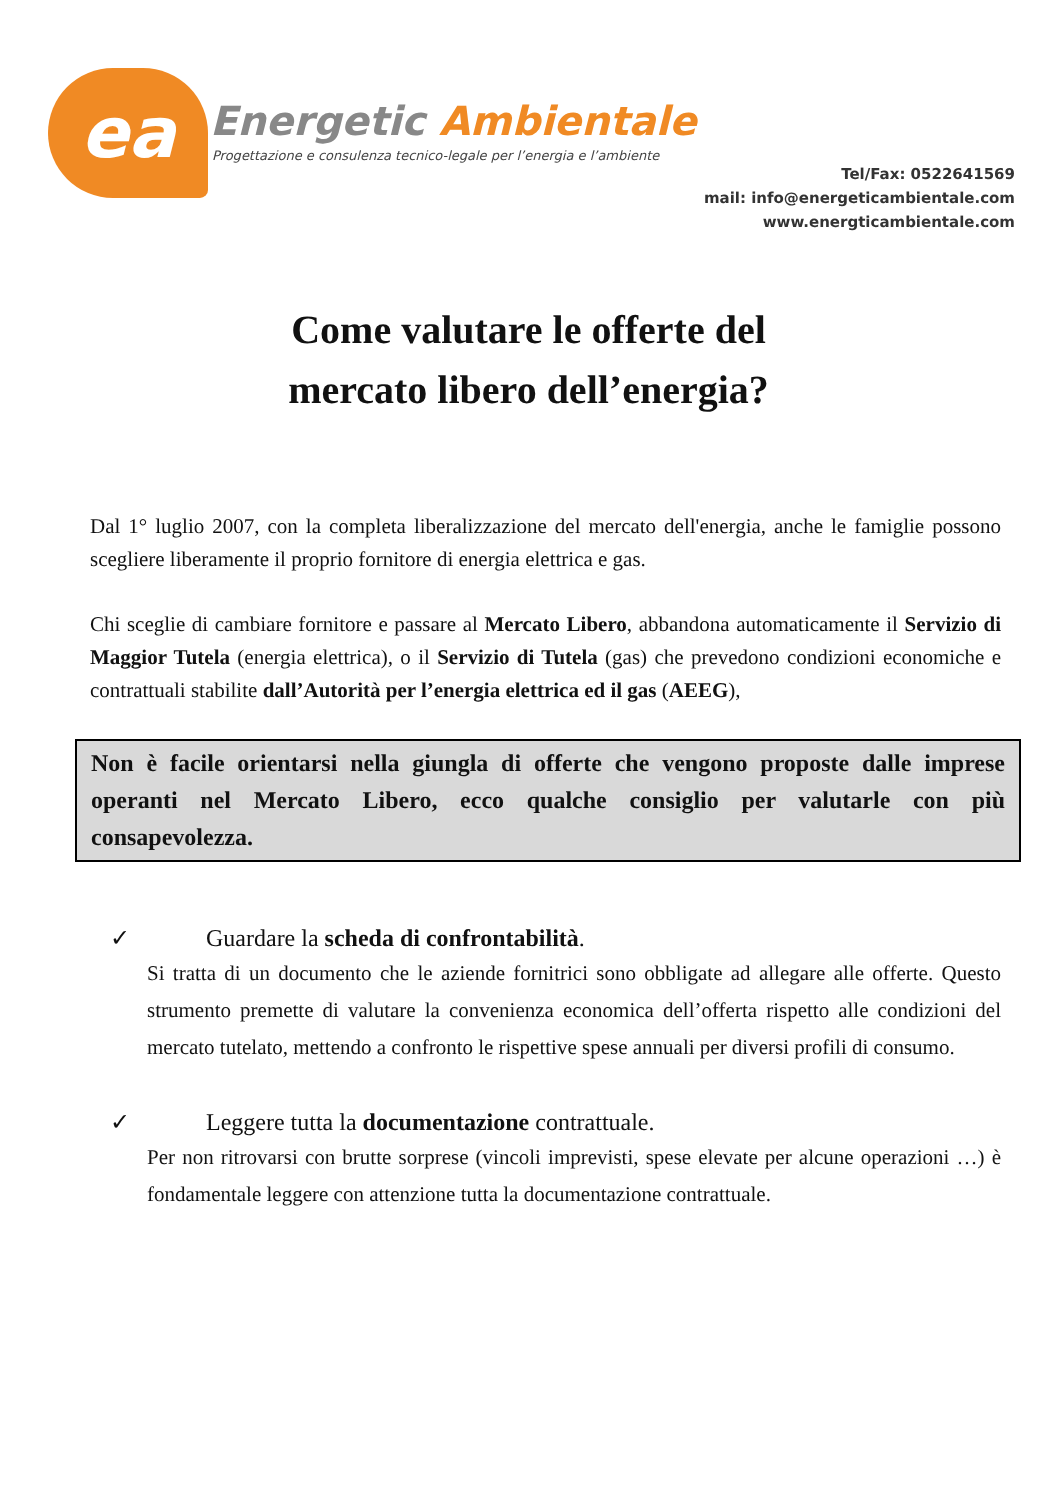ea Energetic Ambientale
Progettazione e consulenza tecnico-legale per l’energia e l’ambiente
Tel/Fax: 0522641569
mail: info@energeticambientale.com
www.energticambientale.com
Come valutare le offerte del
mercato libero dell’energia?
Dal 1° luglio 2007, con la completa liberalizzazione del mercato dell'energia, anche le famiglie possono scegliere liberamente il proprio fornitore di energia elettrica e gas.
Chi sceglie di cambiare fornitore e passare al Mercato Libero, abbandona automaticamente il Servizio di Maggior Tutela (energia elettrica), o il Servizio di Tutela (gas) che prevedono condizioni economiche e contrattuali stabilite dall’Autorità per l’energia elettrica ed il gas (AEEG),
Non è facile orientarsi nella giungla di offerte che vengono proposte dalle imprese operanti nel Mercato Libero, ecco qualche consiglio per valutarle con più consapevolezza.
✓ Guardare la scheda di confrontabilità.
Si tratta di un documento che le aziende fornitrici sono obbligate ad allegare alle offerte. Questo strumento premette di valutare la convenienza economica dell’offerta rispetto alle condizioni del mercato tutelato, mettendo a confronto le rispettive spese annuali per diversi profili di consumo.
✓ Leggere tutta la documentazione contrattuale.
Per non ritrovarsi con brutte sorprese (vincoli imprevisti, spese elevate per alcune operazioni …) è fondamentale leggere con attenzione tutta la documentazione contrattuale.